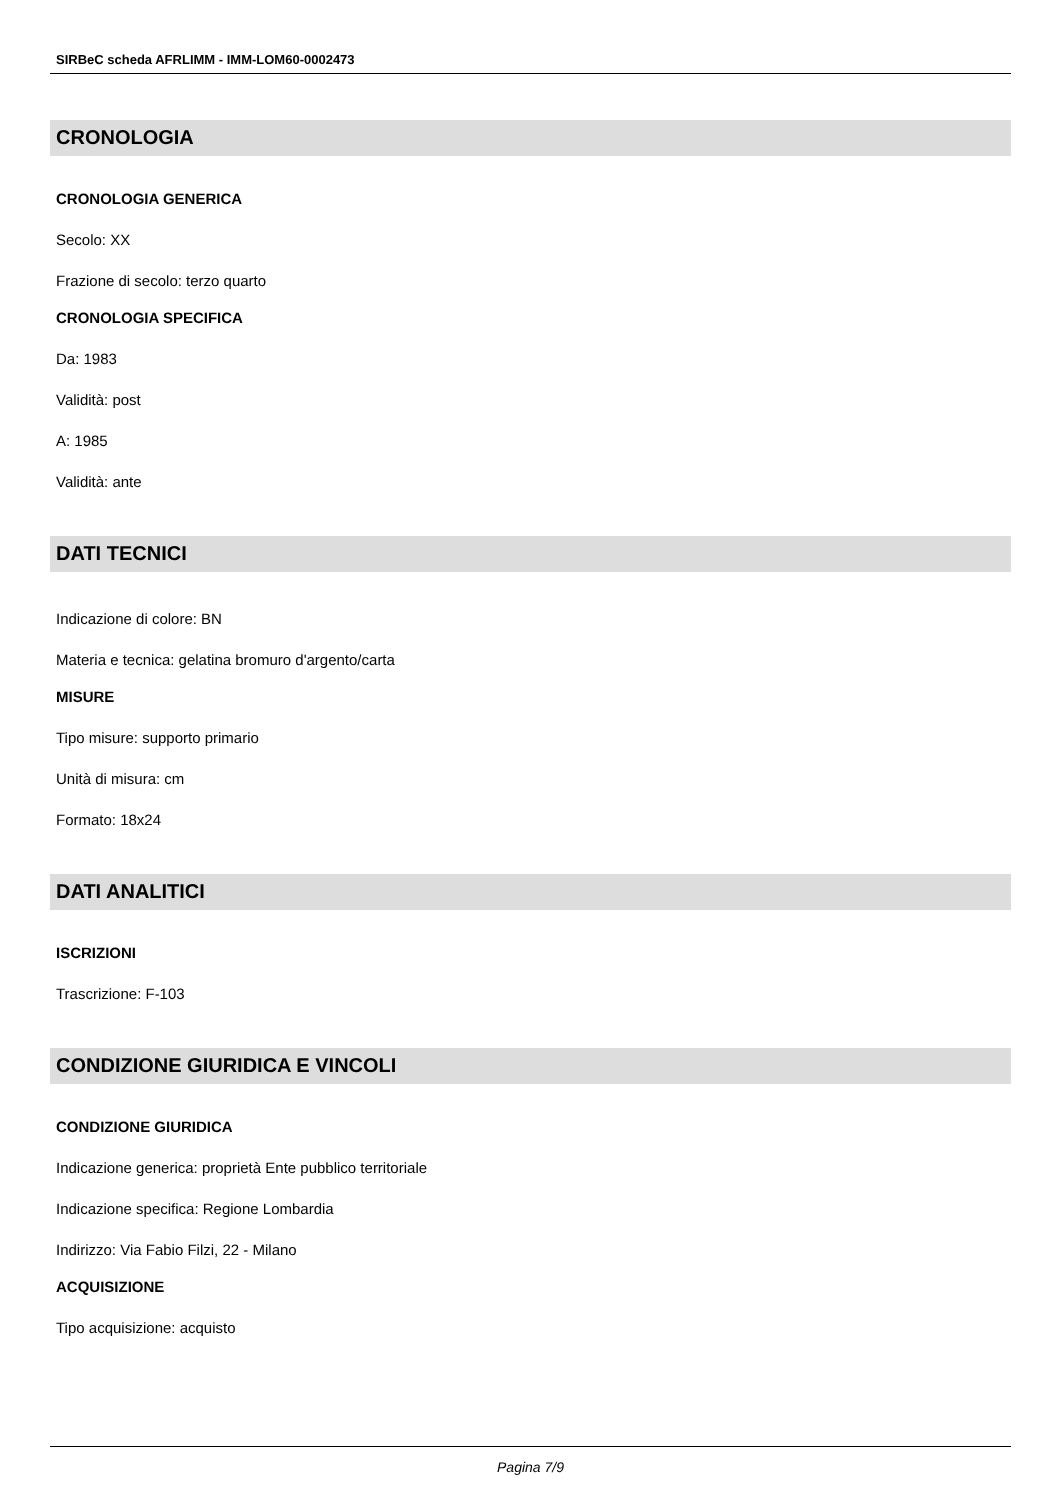SIRBeC scheda AFRLIMM - IMM-LOM60-0002473
CRONOLOGIA
CRONOLOGIA GENERICA
Secolo: XX
Frazione di secolo: terzo quarto
CRONOLOGIA SPECIFICA
Da: 1983
Validità: post
A: 1985
Validità: ante
DATI TECNICI
Indicazione di colore: BN
Materia e tecnica: gelatina bromuro d'argento/carta
MISURE
Tipo misure: supporto primario
Unità di misura: cm
Formato: 18x24
DATI ANALITICI
ISCRIZIONI
Trascrizione: F-103
CONDIZIONE GIURIDICA E VINCOLI
CONDIZIONE GIURIDICA
Indicazione generica: proprietà Ente pubblico territoriale
Indicazione specifica: Regione Lombardia
Indirizzo: Via Fabio Filzi, 22 - Milano
ACQUISIZIONE
Tipo acquisizione: acquisto
Pagina 7/9